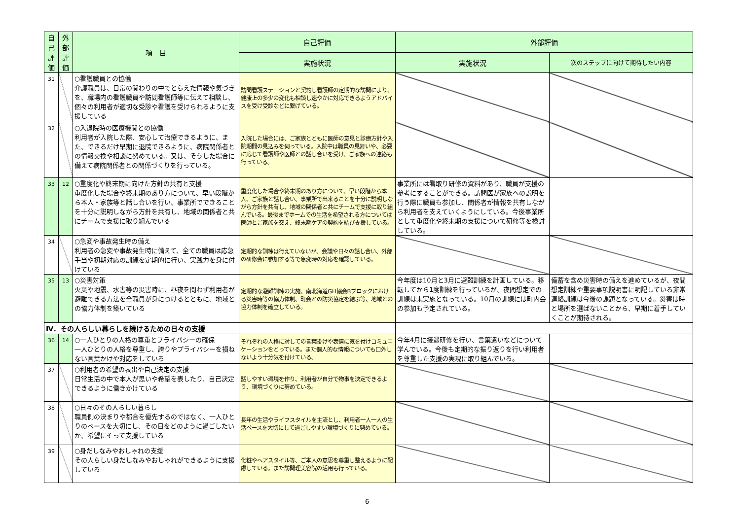| 自己評価 | 外部評価 | 項 目 | 自己評価 | 外部評価 | |
| --- | --- | --- | --- | --- | --- |
| | | | 実施状況 | 実施状況 | 次のステップに向けて期待したい内容 |
| 31 | | ○看護職員との協働 介護職員は、日常の関わりの中でとらえた情報や気づきを、職場内の看護職員や訪問看護師等に伝えて相談し、個々の利用者が適切な受診や看護を受けられるように支援している | 訪問看護ステーションと契約し看護師の定期的な訪問により、健康上の多少の変化も相談し速やかに対応できるようアドバイスを受け受診などに繋げている。 | | |
| 32 | | ○入退院時の医療機関との協働 利用者が入院した際、安心して治療できるように、また、できるだけ早期に退院できるように、病院関係者との情報交換や相談に努めている。又は、そうした場合に備えて病院関係者との関係づくりを行っている。 | 入院した場合には、ご家族とともに医師の意見と診療方針や入院期間の見込みを伺っている。入院中は職員の見舞いや、必要に応じて看護師や医師との話し合いを受け、ご家族への連絡も行っている。 | | |
| 33 | 12 | ○重度化や終末期に向けた方針の共有と支援 重度化した場合や終末期のあり方について、早い段階から本人・家族等と話し合いを行い、事業所でできることを十分に説明しながら方針を共有し、地域の関係者と共にチームで支援に取り組んでいる | 重度化した場合や終末期のあり方について、早い段階から本人、ご家族と話し合い、事業所で出来ることを十分に説明しながら方針を共有し、地域の関係者と共にチームで支援に取り組んでいる。最後までホームでの生活を希望される方については医師とご家族を交え、終末期ケアの契約を結び支援している。 | 事業所には看取り研修の資料があり、職員が支援の参考にすることができる。訪問医が家族への説明を行う際に職員も参加し、関係者が情報を共有しながら利用者を支えていくようにしている。今後事業所として重度化や終末期の支援について研修等を検討している。 | |
| 34 | | ○急変や事故発生時の備え 利用者の急変や事故発生時に備えて、全ての職員は応急手当や初期対応の訓練を定期的に行い、実践力を身に付けている | 定期的な訓練は行えていないが、会議や日々の話し合い、外部の研修会に参加する等で急変時の対応を確認している。 | | |
| 35 | 13 | ○災害対策 火災や地震、水害等の災害時に、昼夜を問わず利用者が避難できる方法を全職員が身につけるとともに、地域との協力体制を築いている | 定期的な避難訓練の実施、南北海道GH協会Bブロックにおける災害時等の協力体制、町会との防災協定を結ぶ等、地域との協力体制を確立している。 | 今年度は10月と3月に避難訓練を計画している。移転してから1度訓練を行っているが、夜間想定での訓練は未実施となっている。10月の訓練には町内会の参加も予定されている。 | 備蓄を含め災害時の備えを進めているが、夜間想定訓練や重要事項説明書に明記している非常連絡訓練は今後の課題となっている。災害は時と場所を選ばないことから、早期に着手していくことが期待される。 |
| Ⅳ．その人らしい暮らしを続けるための日々の支援 | | | | | |
| 36 | 14 | ○一人ひとりの人格の尊重とプライバシーの確保 一人ひとりの人格を尊重し、誇りやプライバシーを損ねない言葉かけや対応をしている | それぞれの人格に対しての言葉掛けや表情に気を付けコミュニケーションをとっている。また個人的な情報についても口外しないよう十分気を付けている。 | 今年4月に接遇研修を行い、言葉遣いなどについて学んでいる。今後も定期的な振り返りを行い利用者を尊重した支援の実現に取り組んでいる。 | |
| 37 | | ○利用者の希望の表出や自己決定の支援 日常生活の中で本人が思いや希望を表したり、自己決定できるように働きかけている | 話しやすい環境を作り、利用者が自分で物事を決定できるよう、環境づくりに努めている。 | | |
| 38 | | ○日々のその人らしい暮らし 職員側の決まりや都合を優先するのではなく、一人ひとりのペースを大切にし、その日をどのように過ごしたいか、希望にそって支援している | 長年の生活やライフスタイルを主流とし、利用者一人一人の生活ペースを大切にして過ごしやすい環境づくりに努めている。 | | |
| 39 | | ○身だしなみやおしゃれの支援 その人らしい身だしなみやおしゃれができるように支援している | 化粧やヘアスタイル等、ご本人の意思を尊重し整えるように配慮している。また訪問理美容院の活用も行っている。 | | |
6